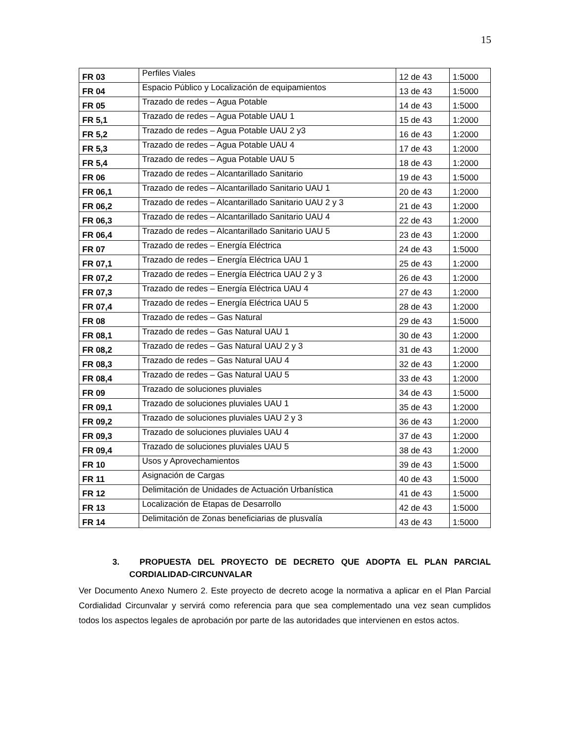15
| FR 03 | Perfiles Viales | 12 de 43 | 1:5000 |
| FR 04 | Espacio Público y Localización de equipamientos | 13 de 43 | 1:5000 |
| FR 05 | Trazado de redes – Agua Potable | 14 de 43 | 1:5000 |
| FR 5,1 | Trazado de redes – Agua Potable UAU 1 | 15 de 43 | 1:2000 |
| FR 5,2 | Trazado de redes – Agua Potable UAU 2 y3 | 16 de 43 | 1:2000 |
| FR 5,3 | Trazado de redes – Agua Potable UAU 4 | 17 de 43 | 1:2000 |
| FR 5,4 | Trazado de redes – Agua Potable UAU 5 | 18 de 43 | 1:2000 |
| FR 06 | Trazado de redes – Alcantarillado Sanitario | 19 de 43 | 1:5000 |
| FR 06,1 | Trazado de redes – Alcantarillado Sanitario UAU 1 | 20 de 43 | 1:2000 |
| FR 06,2 | Trazado de redes – Alcantarillado Sanitario UAU 2 y 3 | 21 de 43 | 1:2000 |
| FR 06,3 | Trazado de redes – Alcantarillado Sanitario UAU 4 | 22 de 43 | 1:2000 |
| FR 06,4 | Trazado de redes – Alcantarillado Sanitario UAU 5 | 23 de 43 | 1:2000 |
| FR 07 | Trazado de redes – Energía Eléctrica | 24 de 43 | 1:5000 |
| FR 07,1 | Trazado de redes – Energía Eléctrica UAU 1 | 25 de 43 | 1:2000 |
| FR 07,2 | Trazado de redes – Energía Eléctrica UAU 2 y 3 | 26 de 43 | 1:2000 |
| FR 07,3 | Trazado de redes – Energía Eléctrica UAU 4 | 27 de 43 | 1:2000 |
| FR 07,4 | Trazado de redes – Energía Eléctrica UAU 5 | 28 de 43 | 1:2000 |
| FR 08 | Trazado de redes – Gas Natural | 29 de 43 | 1:5000 |
| FR 08,1 | Trazado de redes – Gas Natural UAU 1 | 30 de 43 | 1:2000 |
| FR 08,2 | Trazado de redes – Gas Natural UAU 2 y 3 | 31 de 43 | 1:2000 |
| FR 08,3 | Trazado de redes – Gas Natural UAU 4 | 32 de 43 | 1:2000 |
| FR 08,4 | Trazado de redes – Gas Natural UAU 5 | 33 de 43 | 1:2000 |
| FR 09 | Trazado de soluciones pluviales | 34 de 43 | 1:5000 |
| FR 09,1 | Trazado de soluciones pluviales UAU 1 | 35 de 43 | 1:2000 |
| FR 09,2 | Trazado de soluciones pluviales UAU 2 y 3 | 36 de 43 | 1:2000 |
| FR 09,3 | Trazado de soluciones pluviales UAU 4 | 37 de 43 | 1:2000 |
| FR 09,4 | Trazado de soluciones pluviales UAU 5 | 38 de 43 | 1:2000 |
| FR 10 | Usos y Aprovechamientos | 39 de 43 | 1:5000 |
| FR 11 | Asignación de Cargas | 40 de 43 | 1:5000 |
| FR 12 | Delimitación de Unidades de Actuación Urbanística | 41 de 43 | 1:5000 |
| FR 13 | Localización de Etapas de Desarrollo | 42 de 43 | 1:5000 |
| FR 14 | Delimitación de Zonas beneficiarias de plusvalía | 43 de 43 | 1:5000 |
3. PROPUESTA DEL PROYECTO DE DECRETO QUE ADOPTA EL PLAN PARCIAL CORDIALIDAD-CIRCUNVALAR
Ver Documento Anexo Numero 2. Este proyecto de decreto acoge la normativa a aplicar en el Plan Parcial Cordialidad Circunvalar y servirá como referencia para que sea complementado una vez sean cumplidos todos los aspectos legales de aprobación por parte de las autoridades que intervienen en estos actos.